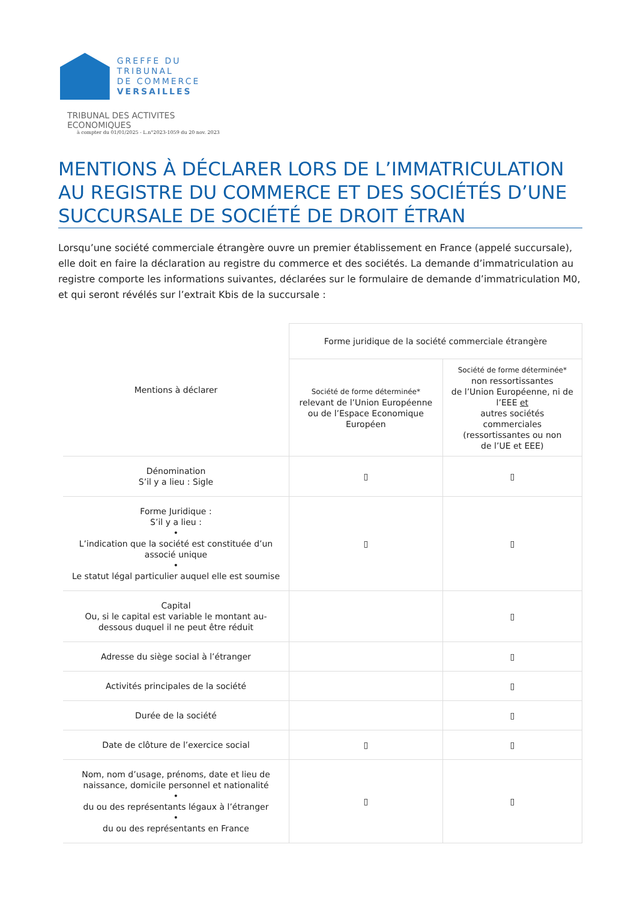GREFFE DU TRIBUNAL
DE COMMERCE
VERSAILLES
TRIBUNAL DES ACTIVITES ECONOMIQUES
à compter du 01/01/2025 - L.n°2023-1059 du 20 nov. 2023
MENTIONS À DÉCLARER LORS DE L’IMMATRICULATION AU REGISTRE DU COMMERCE ET DES SOCIÉTÉS D’UNE SUCCURSALE DE SOCIÉTÉ DE DROIT ÉTRAN
Lorsqu’une société commerciale étrangère ouvre un premier établissement en France (appelé succursale), elle doit en faire la déclaration au registre du commerce et des sociétés. La demande d’immatriculation au registre comporte les informations suivantes, déclarées sur le formulaire de demande d’immatriculation M0, et qui seront révélés sur l’extrait Kbis de la succursale :
| Mentions à déclarer | Forme juridique de la société commerciale étrangère | |
| --- | --- | --- |
| | Société de forme déterminée* relevant de l’Union Européenne ou de l’Espace Economique Européen | Société de forme déterminée* non ressortissantes de l’Union Européenne, ni de l’EEE et autres sociétés commerciales (ressortissantes ou non de l’UE et EEE) |
| Dénomination S’il y a lieu : Sigle | ▯ | ▯ |
| Forme Juridique : S’il y a lieu : • L’indication que la société est constituée d’un associé unique • Le statut légal particulier auquel elle est soumise | ▯ | ▯ |
| Capital Ou, si le capital est variable le montant au-dessous duquel il ne peut être réduit | | ▯ |
| Adresse du siège social à l’étranger | | ▯ |
| Activités principales de la société | | ▯ |
| Durée de la société | | ▯ |
| Date de clôture de l’exercice social | ▯ | ▯ |
| Nom, nom d’usage, prénoms, date et lieu de naissance, domicile personnel et nationalité • du ou des représentants légaux à l’étranger • du ou des représentants en France | ▯ | ▯ |